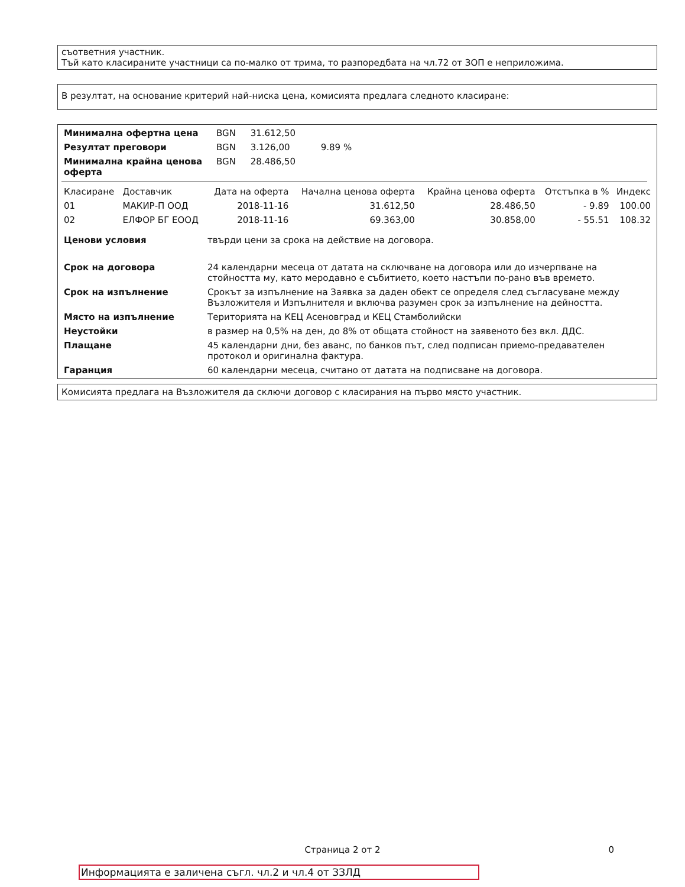съответния участник.
Тъй като класираните участници са по-малко от трима, то разпоредбата на чл.72 от ЗОП е неприложима.
В резултат, на основание критерий най-ниска цена, комисията предлага следното класиране:
| Минимална офертна цена | BGN | 31.612,50 | |
| Резултат преговори | BGN | 3.126,00 | 9.89 % |
| Минимална крайна ценова оферта | BGN | 28.486,50 | |
| Класиране | Доставчик | Дата на оферта | Начална ценова оферта | Крайна ценова оферта | Отстъпка в % | Индекс |
| --- | --- | --- | --- | --- | --- | --- |
| 01 | МАКИР-П ООД | 2018-11-16 | 31.612,50 | 28.486,50 | - 9.89 | 100.00 |
| 02 | ЕЛФОР БГ ЕООД | 2018-11-16 | 69.363,00 | 30.858,00 | - 55.51 | 108.32 |
| Ценови условия | твърди цени за срока на действие на договора. |
| Срок на договора | 24 календарни месеца от датата на сключване на договора или до изчерпване на стойността му, като меродавно е събитието, което настъпи по-рано във времето. |
| Срок на изпълнение | Срокът за изпълнение на Заявка за даден обект се определя след съгласуване между Възложителя и Изпълнителя и включва разумен срок за изпълнение на дейността. |
| Място на изпълнение | Територията на КЕЦ Асеновград и КЕЦ Стамболийски |
| Неустойки | в размер на 0,5% на ден, до 8% от общата стойност на заявеното без вкл. ДДС. |
| Плащане | 45 календарни дни, без аванс, по банков път, след подписан приемо-предавателен протокол и оригинална фактура. |
| Гаранция | 60 календарни месеца, считано от датата на подписване на договора. |
Комисията предлага на Възложителя да сключи договор с класирания на първо място участник.
Страница 2 от 2 0
Информацията е заличена съгл. чл.2 и чл.4 от ЗЗЛД